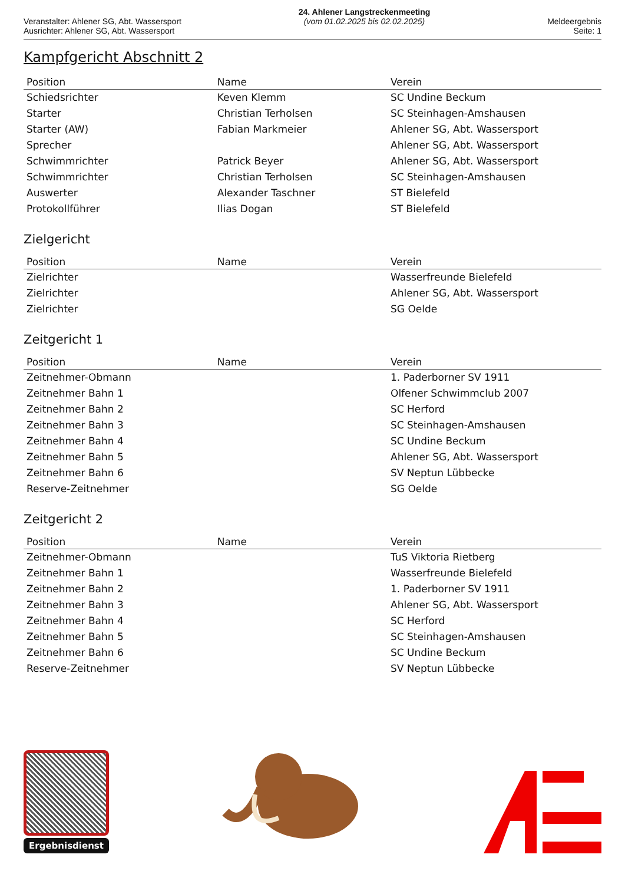Veranstalter: Ahlener SG, Abt. Wassersport
Ausrichter: Ahlener SG, Abt. Wassersport
24. Ahlener Langstreckenmeeting
(vom 01.02.2025 bis 02.02.2025)
Meldeergebnis
Seite: 1
Kampfgericht Abschnitt 2
| Position | Name | Verein |
| --- | --- | --- |
| Schiedsrichter | Keven Klemm | SC Undine Beckum |
| Starter | Christian Terholsen | SC Steinhagen-Amshausen |
| Starter (AW) | Fabian Markmeier | Ahlener SG, Abt. Wassersport |
| Sprecher | | Ahlener SG, Abt. Wassersport |
| Schwimmrichter | Patrick Beyer | Ahlener SG, Abt. Wassersport |
| Schwimmrichter | Christian Terholsen | SC Steinhagen-Amshausen |
| Auswerter | Alexander Taschner | ST Bielefeld |
| Protokollführer | Ilias Dogan | ST Bielefeld |
Zielgericht
| Position | Name | Verein |
| --- | --- | --- |
| Zielrichter | | Wasserfreunde Bielefeld |
| Zielrichter | | Ahlener SG, Abt. Wassersport |
| Zielrichter | | SG Oelde |
Zeitgericht 1
| Position | Name | Verein |
| --- | --- | --- |
| Zeitnehmer-Obmann | | 1. Paderborner SV 1911 |
| Zeitnehmer Bahn 1 | | Olfener Schwimmclub 2007 |
| Zeitnehmer Bahn 2 | | SC Herford |
| Zeitnehmer Bahn 3 | | SC Steinhagen-Amshausen |
| Zeitnehmer Bahn 4 | | SC Undine Beckum |
| Zeitnehmer Bahn 5 | | Ahlener SG, Abt. Wassersport |
| Zeitnehmer Bahn 6 | | SV Neptun Lübbecke |
| Reserve-Zeitnehmer | | SG Oelde |
Zeitgericht 2
| Position | Name | Verein |
| --- | --- | --- |
| Zeitnehmer-Obmann | | TuS Viktoria Rietberg |
| Zeitnehmer Bahn 1 | | Wasserfreunde Bielefeld |
| Zeitnehmer Bahn 2 | | 1. Paderborner SV 1911 |
| Zeitnehmer Bahn 3 | | Ahlener SG, Abt. Wassersport |
| Zeitnehmer Bahn 4 | | SC Herford |
| Zeitnehmer Bahn 5 | | SC Steinhagen-Amshausen |
| Zeitnehmer Bahn 6 | | SC Undine Beckum |
| Reserve-Zeitnehmer | | SV Neptun Lübbecke |
Ergebnisdienst